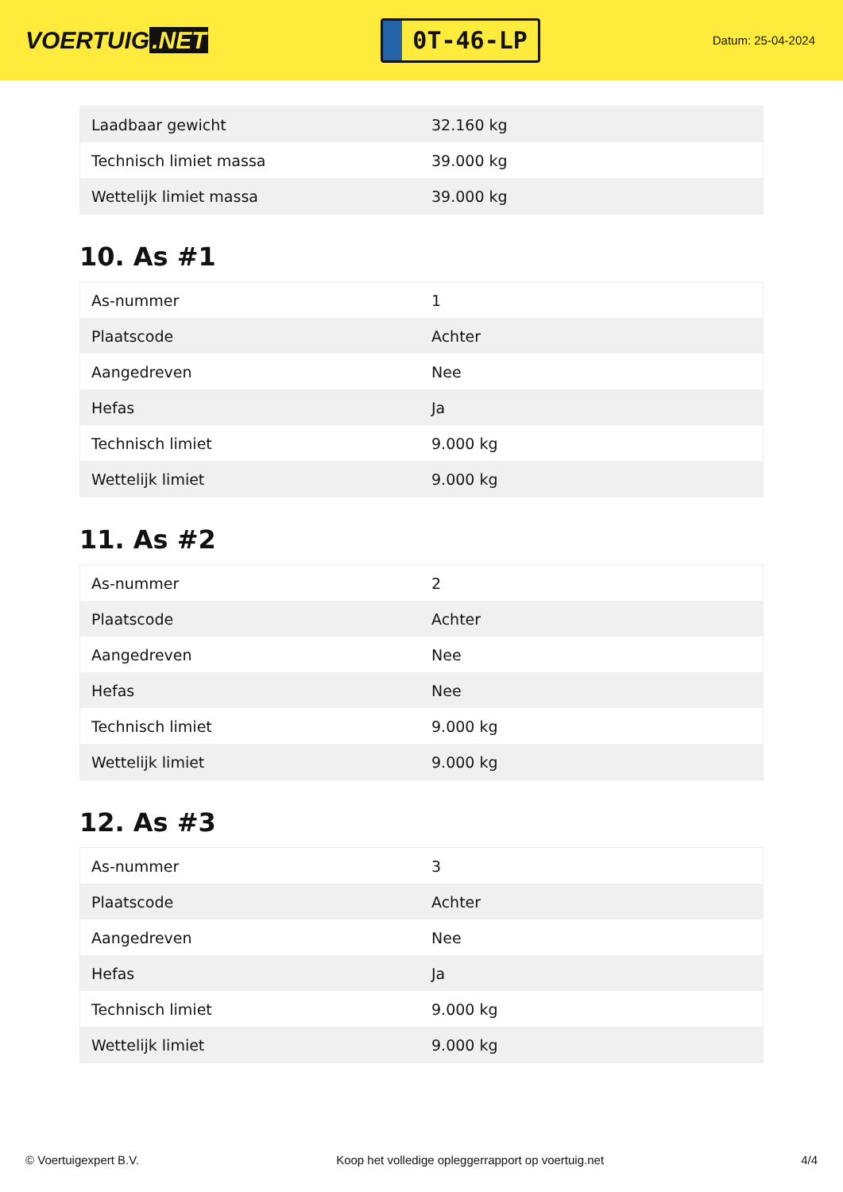VOERTUIG.NET
0T-46-LP
Datum: 25-04-2024
| Laadbaar gewicht | 32.160 kg |
| Technisch limiet massa | 39.000 kg |
| Wettelijk limiet massa | 39.000 kg |
10. As #1
| As-nummer | 1 |
| Plaatscode | Achter |
| Aangedreven | Nee |
| Hefas | Ja |
| Technisch limiet | 9.000 kg |
| Wettelijk limiet | 9.000 kg |
11. As #2
| As-nummer | 2 |
| Plaatscode | Achter |
| Aangedreven | Nee |
| Hefas | Nee |
| Technisch limiet | 9.000 kg |
| Wettelijk limiet | 9.000 kg |
12. As #3
| As-nummer | 3 |
| Plaatscode | Achter |
| Aangedreven | Nee |
| Hefas | Ja |
| Technisch limiet | 9.000 kg |
| Wettelijk limiet | 9.000 kg |
© Voertuigexpert B.V. Koop het volledige opleggerrapport op voertuig.net 4/4